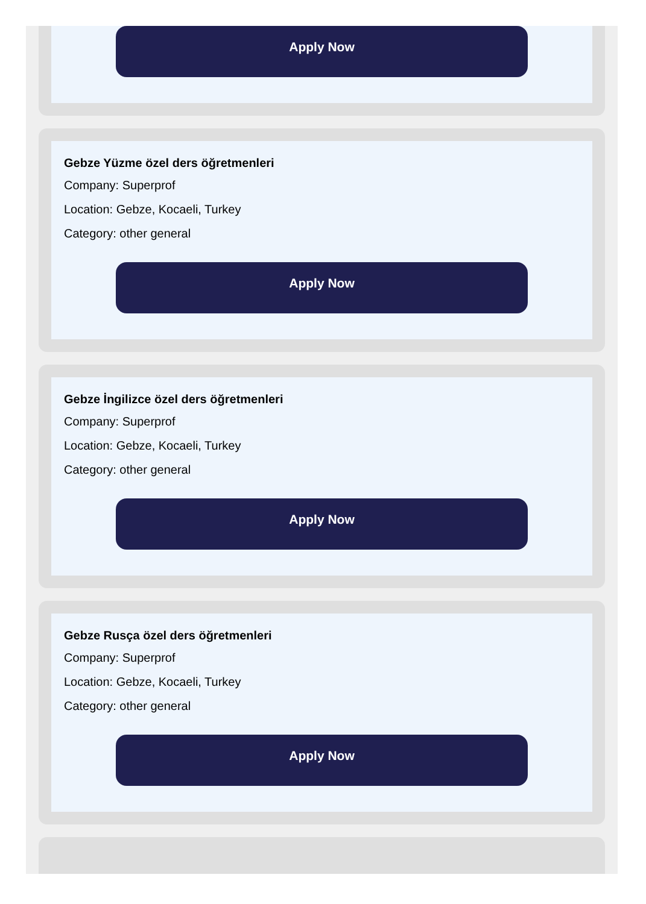Apply Now
Gebze Yüzme özel ders öğretmenleri
Company: Superprof
Location: Gebze, Kocaeli, Turkey
Category: other general
Apply Now
Gebze İngilizce özel ders öğretmenleri
Company: Superprof
Location: Gebze, Kocaeli, Turkey
Category: other general
Apply Now
Gebze Rusça özel ders öğretmenleri
Company: Superprof
Location: Gebze, Kocaeli, Turkey
Category: other general
Apply Now